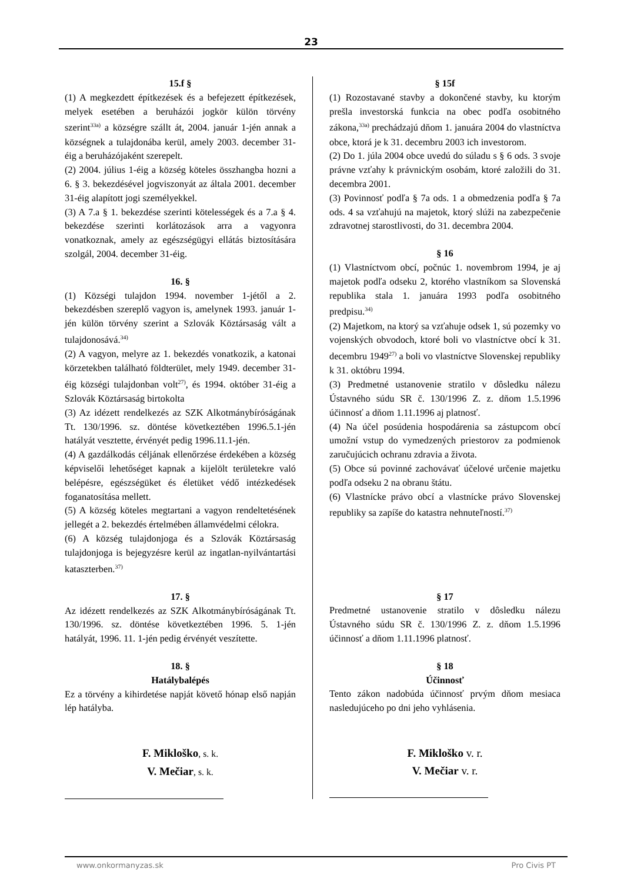23
15.f §
(1) A megkezdett építkezések és a befejezett építkezések, melyek esetében a beruházói jogkör külön törvény szerint<sup>33a)</sup> a községre szállt át, 2004. január 1-jén annak a községnek a tulajdonába kerül, amely 2003. december 31-éig a beruházójaként szerepelt.
(2) 2004. július 1-éig a község köteles összhangba hozni a 6. § 3. bekezdésével jogviszonyát az általa 2001. december 31-éig alapított jogi személyekkel.
(3) A 7.a § 1. bekezdése szerinti kötelességek és a 7.a § 4. bekezdése szerinti korlátozások arra a vagyonra vonatkoznak, amely az egészségügyi ellátás biztosítására szolgál, 2004. december 31-éig.
16. §
(1) Községi tulajdon 1994. november 1-jétől a 2. bekezdésben szereplő vagyon is, amelynek 1993. január 1-jén külön törvény szerint a Szlovák Köztársaság vált a tulajdonosává.<sup>34)</sup>
(2) A vagyon, melyre az 1. bekezdés vonatkozik, a katonai körzetekben található földterület, mely 1949. december 31-éig községi tulajdonban volt<sup>27)</sup>, és 1994. október 31-éig a Szlovák Köztársaság birtokolta
(3) Az idézett rendelkezés az SZK Alkotmánybíróságának Tt. 130/1996. sz. döntése következtében 1996.5.1-jén hatályát vesztette, érvényét pedig 1996.11.1-jén.
(4) A gazdálkodás céljának ellenőrzése érdekében a község képviselői lehetőséget kapnak a kijelölt területekre való belépésre, egészségüket és életüket védő intézkedések foganatosítása mellett.
(5) A község köteles megtartani a vagyon rendeltetésének jellegét a 2. bekezdés értelmében államvédelmi célokra.
(6) A község tulajdonjoga és a Szlovák Köztársaság tulajdonjoga is bejegyzésre kerül az ingatlan-nyilvántartási kataszterben.<sup>37)</sup>
17. §
Az idézett rendelkezés az SZK Alkotmánybíróságának Tt. 130/1996. sz. döntése következtében 1996. 5. 1-jén hatályát, 1996. 11. 1-jén pedig érvényét veszítette.
18. §
Hatálybalépés
Ez a törvény a kihirdetése napját követő hónap első napján lép hatályba.
F. Mikloško, s. k.
V. Mečiar, s. k.
§ 15f
(1) Rozostavané stavby a dokončené stavby, ku ktorým prešla investorská funkcia na obec podľa osobitného zákona,<sup>33a)</sup> prechádzajú dňom 1. januára 2004 do vlastníctva obce, ktorá je k 31. decembru 2003 ich investorom.
(2) Do 1. júla 2004 obce uvedú do súladu s § 6 ods. 3 svoje právne vzťahy k právnickým osobám, ktoré založili do 31. decembra 2001.
(3) Povinnosť podľa § 7a ods. 1 a obmedzenia podľa § 7a ods. 4 sa vzťahujú na majetok, ktorý slúži na zabezpečenie zdravotnej starostlivosti, do 31. decembra 2004.
§ 16
(1) Vlastníctvom obcí, počnúc 1. novembrom 1994, je aj majetok podľa odseku 2, ktorého vlastníkom sa Slovenská republika stala 1. januára 1993 podľa osobitného predpisu.<sup>34)</sup>
(2) Majetkom, na ktorý sa vzťahuje odsek 1, sú pozemky vo vojenských obvodoch, ktoré boli vo vlastníctve obcí k 31. decembru 1949<sup>27)</sup> a boli vo vlastníctve Slovenskej republiky k 31. októbru 1994.
(3) Predmetné ustanovenie stratilo v dôsledku nálezu Ústavného súdu SR č. 130/1996 Z. z. dňom 1.5.1996 účinnosť a dňom 1.11.1996 aj platnosť.
(4) Na účel posúdenia hospodárenia sa zástupcom obcí umožní vstup do vymedzených priestorov za podmienok zaručujúcich ochranu zdravia a života.
(5) Obce sú povinné zachovávať účelové určenie majetku podľa odseku 2 na obranu štátu.
(6) Vlastnícke právo obcí a vlastnícke právo Slovenskej republiky sa zapíše do katastra nehnuteľností.<sup>37)</sup>
§ 17
Predmetné ustanovenie stratilo v dôsledku nálezu Ústavného súdu SR č. 130/1996 Z. z. dňom 1.5.1996 účinnosť a dňom 1.11.1996 platnosť.
§ 18
Účinnosť
Tento zákon nadobúda účinnosť prvým dňom mesiaca nasledujúceho po dni jeho vyhlásenia.
F. Mikloško v. r.
V. Mečiar v. r.
www.onkormanyzas.sk Pro Civis PT